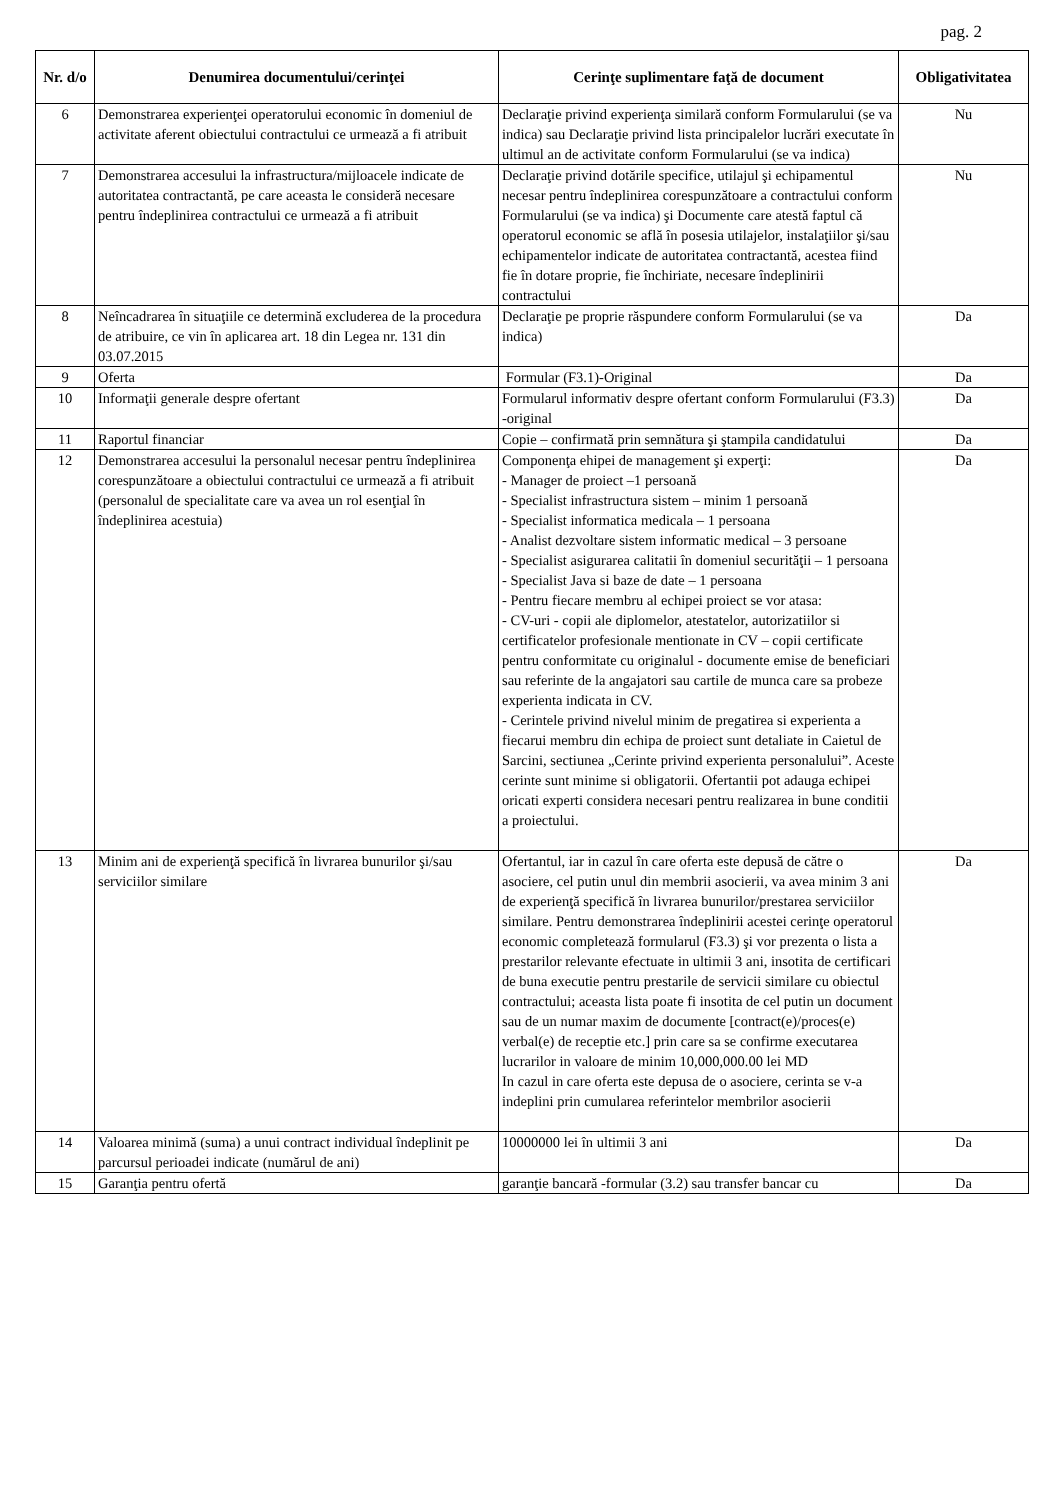pag. 2
| Nr. d/o | Denumirea documentului/cerinţei | Cerinţe suplimentare faţă de document | Obligativitatea |
| --- | --- | --- | --- |
| 6 | Demonstrarea experienţei operatorului economic în domeniul de activitate aferent obiectului contractului ce urmează a fi atribuit | Declaraţie privind experienţa similară conform Formularului (se va indica) sau Declaraţie privind lista principalelor lucrări executate în ultimul an de activitate conform Formularului (se va indica) | Nu |
| 7 | Demonstrarea accesului la infrastructura/mijloacele indicate de autoritatea contractantă, pe care aceasta le consideră necesare pentru îndeplinirea contractului ce urmează a fi atribuit | Declaraţie privind dotările specifice, utilajul şi echipamentul necesar pentru îndeplinirea corespunzătoare a contractului conform Formularului (se va indica) şi Documente care atestă faptul că operatorul economic se află în posesia utilajelor, instalaţiilor şi/sau echipamentelor indicate de autoritatea contractantă, acestea fiind fie în dotare proprie, fie închiriate, necesare îndeplinirii contractului | Nu |
| 8 | Neîncadrarea în situaţiile ce determină excluderea de la procedura de atribuire, ce vin în aplicarea art. 18 din Legea nr. 131 din 03.07.2015 | Declaraţie pe proprie răspundere conform Formularului (se va indica) | Da |
| 9 | Oferta | Formular (F3.1)-Original | Da |
| 10 | Informaţii generale despre ofertant | Formularul informativ despre ofertant conform Formularului (F3.3) -original | Da |
| 11 | Raportul financiar | Copie – confirmată prin semnătura şi ştampila candidatului | Da |
| 12 | Demonstrarea accesului la personalul necesar pentru îndeplinirea corespunzătoare a obiectului contractului ce urmează a fi atribuit (personalul de specialitate care va avea un rol esenţial în îndeplinirea acestuia) | Componenţa ehipei de management şi experţi: - Manager de proiect –1 persoană - Specialist infrastructura sistem – minim 1 persoană - Specialist informatica medicala – 1 persoana - Analist dezvoltare sistem informatic medical – 3 persoane - Specialist asigurarea calitatii în domeniul securităţii – 1 persoana - Specialist Java si baze de date – 1 persoana - Pentru fiecare membru al echipei proiect se vor atasa: - CV-uri - copii ale diplomelor, atestatelor, autorizatiilor si certificatelor profesionale mentionate in CV – copii certificate pentru conformitate cu originalul - documente emise de beneficiari sau referinte de la angajatori sau cartile de munca care sa probeze experienta indicata in CV. - Cerintele privind nivelul minim de pregatirea si experienta a fiecarui membru din echipa de proiect sunt detaliate in Caietul de Sarcini, sectiunea „Cerinte privind experienta personalului”. Aceste cerinte sunt minime si obligatorii. Ofertantii pot adauga echipei oricati experti considera necesari pentru realizarea in bune conditii a proiectului. | Da |
| 13 | Minim ani de experienţă specifică în livrarea bunurilor şi/sau serviciilor similare | Ofertantul, iar in cazul în care oferta este depusă de către o asociere, cel putin unul din membrii asocierii, va avea minim 3 ani de experienţă specifică în livrarea bunurilor/prestarea serviciilor similare. Pentru demonstrarea îndeplinirii acestei cerinţe operatorul economic completează formularul (F3.3) şi vor prezenta o lista a prestarilor relevante efectuate in ultimii 3 ani, insotita de certificari de buna executie pentru prestarile de servicii similare cu obiectul contractului; aceasta lista poate fi insotita de cel putin un document sau de un numar maxim de documente [contract(e)/proces(e) verbal(e) de receptie etc.] prin care sa se confirme executarea lucrarilor in valoare de minim 10,000,000.00 lei MD In cazul in care oferta este depusa de o asociere, cerinta se v-a indeplini prin cumularea referintelor membrilor asocierii | Da |
| 14 | Valoarea minimă (suma) a unui contract individual îndeplinit pe parcursul perioadei indicate (numărul de ani) | 10000000 lei în ultimii 3 ani | Da |
| 15 | Garanţia pentru ofertă | garanţie bancară -formular (3.2) sau transfer bancar cu | Da |